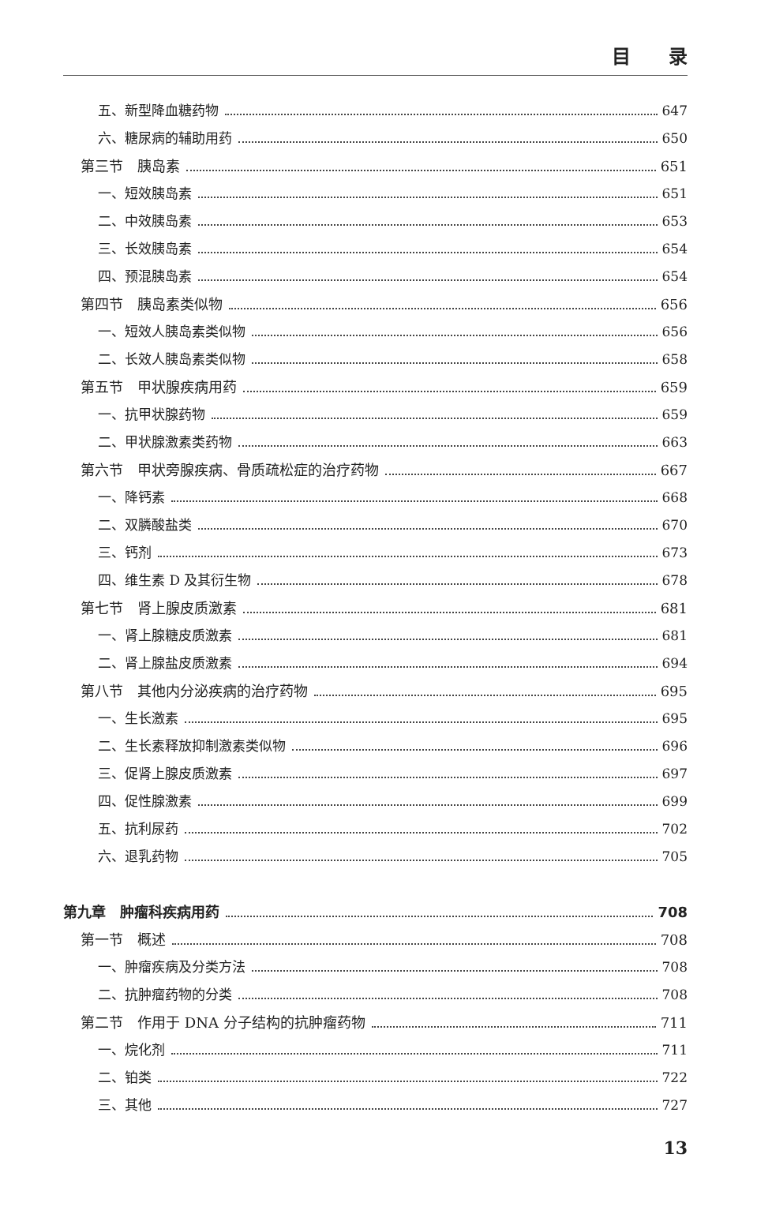目　　录
五、新型降血糖药物 647
六、糖尿病的辅助用药 650
第三节　胰岛素 651
一、短效胰岛素 651
二、中效胰岛素 653
三、长效胰岛素 654
四、预混胰岛素 654
第四节　胰岛素类似物 656
一、短效人胰岛素类似物 656
二、长效人胰岛素类似物 658
第五节　甲状腺疾病用药 659
一、抗甲状腺药物 659
二、甲状腺激素类药物 663
第六节　甲状旁腺疾病、骨质疏松症的治疗药物 667
一、降钙素 668
二、双膦酸盐类 670
三、钙剂 673
四、维生素 D 及其衍生物 678
第七节　肾上腺皮质激素 681
一、肾上腺糖皮质激素 681
二、肾上腺盐皮质激素 694
第八节　其他内分泌疾病的治疗药物 695
一、生长激素 695
二、生长素释放抑制激素类似物 696
三、促肾上腺皮质激素 697
四、促性腺激素 699
五、抗利尿药 702
六、退乳药物 705
第九章　肿瘤科疾病用药 708
第一节　概述 708
一、肿瘤疾病及分类方法 708
二、抗肿瘤药物的分类 708
第二节　作用于 DNA 分子结构的抗肿瘤药物 711
一、烷化剂 711
二、铂类 722
三、其他 727
13